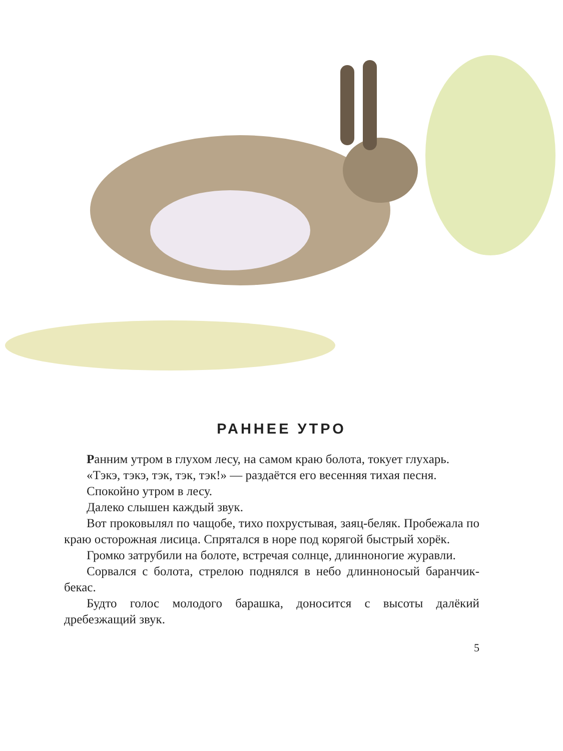РАННЕЕ УТРО
Ранним утром в глухом лесу, на самом краю болота, токует глухарь.
«Тэкэ, тэкэ, тэк, тэк, тэк!» — раздаётся его весенняя тихая песня.
Спокойно утром в лесу.
Далеко слышен каждый звук.
Вот проковылял по чащобе, тихо похрустывая, заяц-беляк. Пробежала по краю осторожная лисица. Спрятался в норе под корягой быстрый хорёк.
Громко затрубили на болоте, встречая солнце, длинноногие журавли.
Сорвался с болота, стрелою поднялся в небо длинноносый баранчик-бекас.
Будто голос молодого барашка, доносится с высоты далёкий дребезжащий звук.
5